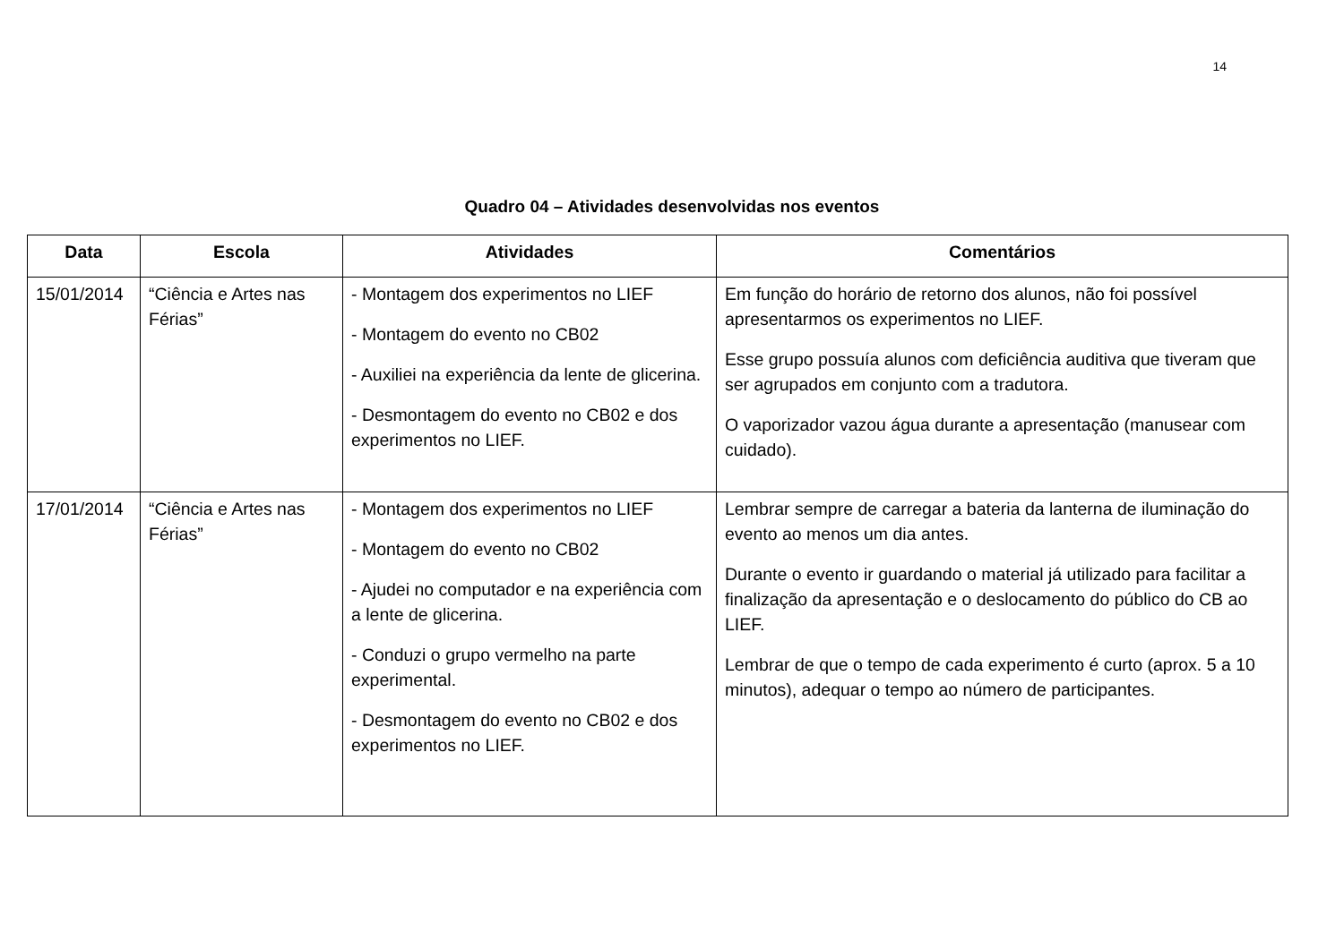14
Quadro 04 – Atividades desenvolvidas nos eventos
| Data | Escola | Atividades | Comentários |
| --- | --- | --- | --- |
| 15/01/2014 | “Ciência e Artes nas Férias” | - Montagem dos experimentos no LIEF - Montagem do evento no CB02 - Auxiliei na experiência da lente de glicerina. - Desmontagem do evento no CB02 e dos experimentos no LIEF. | Em função do horário de retorno dos alunos, não foi possível apresentarmos os experimentos no LIEF. Esse grupo possuía alunos com deficiência auditiva que tiveram que ser agrupados em conjunto com a tradutora. O vaporizador vazou água durante a apresentação (manusear com cuidado). |
| 17/01/2014 | “Ciência e Artes nas Férias” | - Montagem dos experimentos no LIEF - Montagem do evento no CB02 - Ajudei no computador e na experiência com a lente de glicerina. - Conduzi o grupo vermelho na parte experimental. - Desmontagem do evento no CB02 e dos experimentos no LIEF. | Lembrar sempre de carregar a bateria da lanterna de iluminação do evento ao menos um dia antes. Durante o evento ir guardando o material já utilizado para facilitar a finalização da apresentação e o deslocamento do público do CB ao LIEF. Lembrar de que o tempo de cada experimento é curto (aprox. 5 a 10 minutos), adequar o tempo ao número de participantes. |